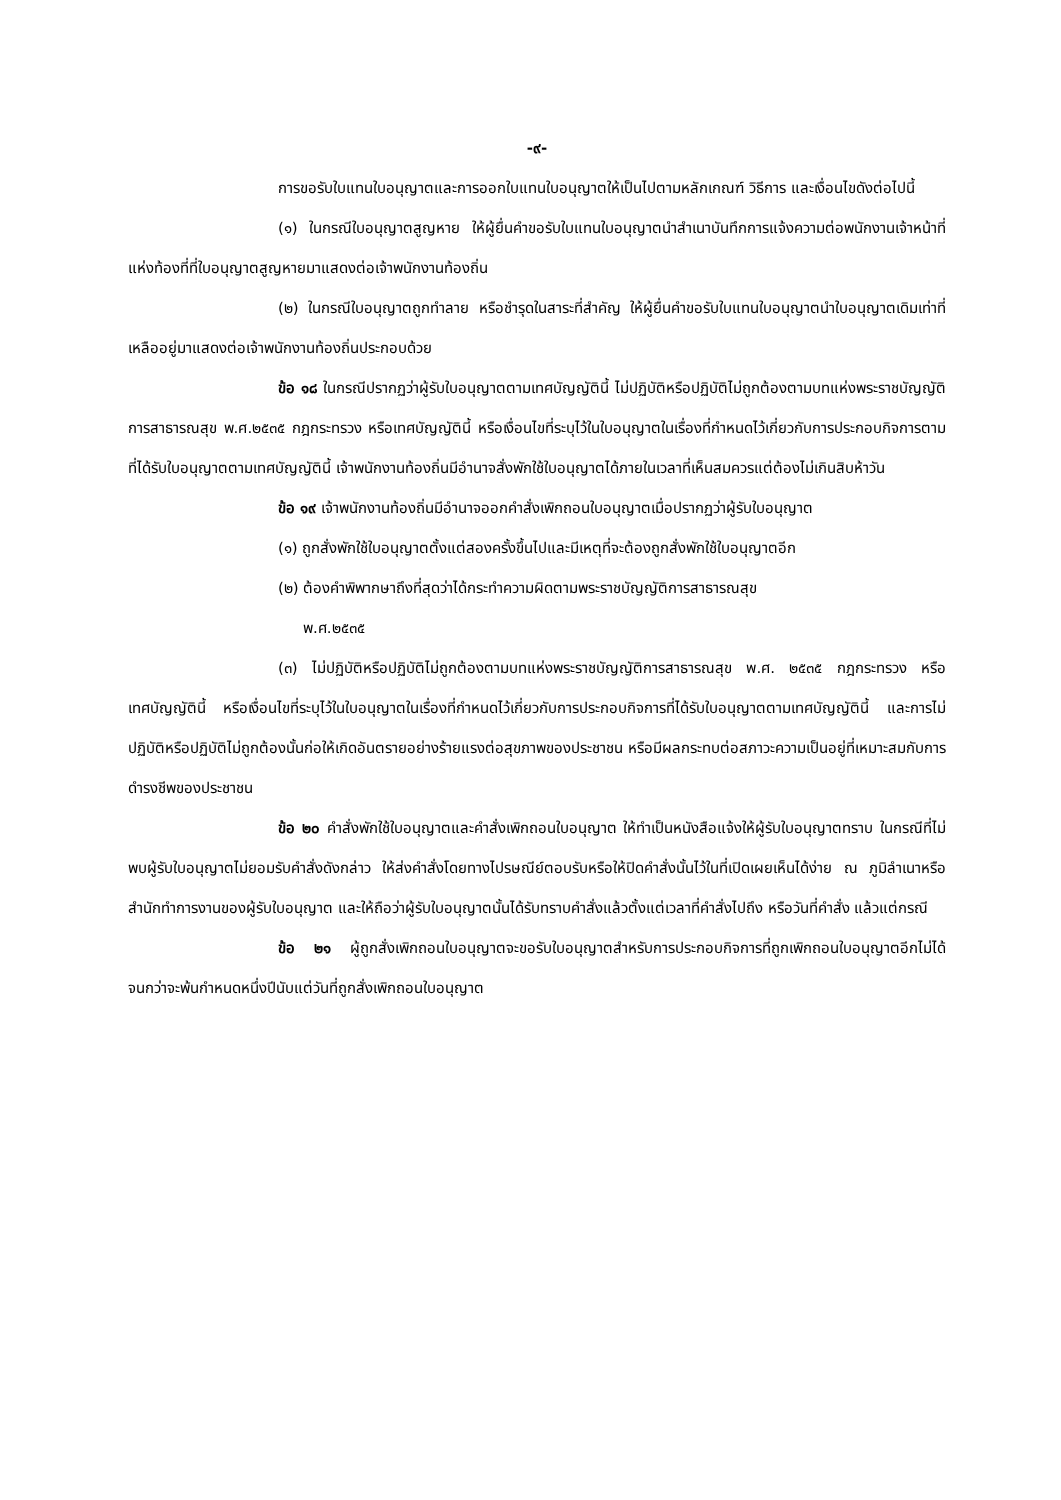-๙-
การขอรับใบแทนใบอนุญาตและการออกใบแทนใบอนุญาตให้เป็นไปตามหลักเกณฑ์ วิธีการ และเงื่อนไขดังต่อไปนี้
(๑) ในกรณีใบอนุญาตสูญหาย ให้ผู้ยื่นคำขอรับใบแทนใบอนุญาตนำสำเนาบันทึกการแจ้งความต่อพนักงานเจ้าหน้าที่แห่งท้องที่ที่ใบอนุญาตสูญหายมาแสดงต่อเจ้าพนักงานท้องถิ่น
(๒) ในกรณีใบอนุญาตถูกทำลาย หรือชำรุดในสาระที่สำคัญ ให้ผู้ยื่นคำขอรับใบแทนใบอนุญาตนำใบอนุญาตเดิมเท่าที่เหลืออยู่มาแสดงต่อเจ้าพนักงานท้องถิ่นประกอบด้วย
ข้อ ๑๘ ในกรณีปรากฏว่าผู้รับใบอนุญาตตามเทศบัญญัตินี้ ไม่ปฏิบัติหรือปฏิบัติไม่ถูกต้องตามบทแห่งพระราชบัญญัติการสาธารณสุข พ.ศ.๒๕๓๕ กฎกระทรวง หรือเทศบัญญัตินี้ หรือเงื่อนไขที่ระบุไว้ในใบอนุญาตในเรื่องที่กำหนดไว้เกี่ยวกับการประกอบกิจการตามที่ได้รับใบอนุญาตตามเทศบัญญัตินี้ เจ้าพนักงานท้องถิ่นมีอำนาจสั่งพักใช้ใบอนุญาตได้ภายในเวลาที่เห็นสมควรแต่ต้องไม่เกินสิบห้าวัน
ข้อ ๑๙ เจ้าพนักงานท้องถิ่นมีอำนาจออกคำสั่งเพิกถอนใบอนุญาตเมื่อปรากฏว่าผู้รับใบอนุญาต
(๑) ถูกสั่งพักใช้ใบอนุญาตตั้งแต่สองครั้งขึ้นไปและมีเหตุที่จะต้องถูกสั่งพักใช้ใบอนุญาตอีก
(๒) ต้องคำพิพากษาถึงที่สุดว่าได้กระทำความผิดตามพระราชบัญญัติการสาธารณสุข
พ.ศ.๒๕๓๕
(๓) ไม่ปฏิบัติหรือปฏิบัติไม่ถูกต้องตามบทแห่งพระราชบัญญัติการสาธารณสุข พ.ศ. ๒๕๓๕ กฎกระทรวง หรือเทศบัญญัตินี้ หรือเงื่อนไขที่ระบุไว้ในใบอนุญาตในเรื่องที่กำหนดไว้เกี่ยวกับการประกอบกิจการที่ได้รับใบอนุญาตตามเทศบัญญัตินี้ และการไม่ปฏิบัติหรือปฏิบัติไม่ถูกต้องนั้นก่อให้เกิดอันตรายอย่างร้ายแรงต่อสุขภาพของประชาชน หรือมีผลกระทบต่อสภาวะความเป็นอยู่ที่เหมาะสมกับการดำรงชีพของประชาชน
ข้อ ๒๐ คำสั่งพักใช้ใบอนุญาตและคำสั่งเพิกถอนใบอนุญาต ให้ทำเป็นหนังสือแจ้งให้ผู้รับใบอนุญาตทราบ ในกรณีที่ไม่พบผู้รับใบอนุญาตไม่ยอมรับคำสั่งดังกล่าว ให้ส่งคำสั่งโดยทางไปรษณีย์ตอบรับหรือให้ปิดคำสั่งนั้นไว้ในที่เปิดเผยเห็นได้ง่าย ณ ภูมิลำเนาหรือสำนักทำการงานของผู้รับใบอนุญาต และให้ถือว่าผู้รับใบอนุญาตนั้นได้รับทราบคำสั่งแล้วตั้งแต่เวลาที่คำสั่งไปถึง หรือวันที่คำสั่ง แล้วแต่กรณี
ข้อ ๒๑ ผู้ถูกสั่งเพิกถอนใบอนุญาตจะขอรับใบอนุญาตสำหรับการประกอบกิจการที่ถูกเพิกถอนใบอนุญาตอีกไม่ได้จนกว่าจะพ้นกำหนดหนึ่งปีนับแต่วันที่ถูกสั่งเพิกถอนใบอนุญาต